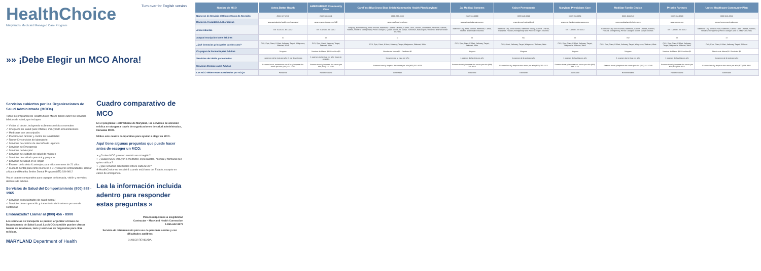HealthChoice
Maryland's Medicaid Managed Care Program
Turn over for English version
»» ¡Debe Elegir un MCO Ahora!
Servicios cubiertos por las Organizaciones de Salud Administrada (MCOs)
Todos los programas de HealthChoice MCOs deben cubrir los servicios básicos de salud, que incluyen:
✓ Visitas al doctor, incluyendo exámenes médicos normales
✓ Chequeos de Salud para Infantes, incluyendo inmunizaciones
✓ Medicinas con prescripción
✓ Planificación familiar y control de la natalidad
✓ Rayos-X y servicios de laboratorio
✓ Servicios de centros de atención de urgencia
✓ Servicios de Emergencia
✓ Servicios de Hospital
✓ Servicios de cuidado de salud de mujeres
✓ Servicios de cuidado prenatal y posparto
✓ Servicios de Salud en el Hogar
✓ Examen de la vista & anteojos para niños menores de 21 años
✓ Cuidado dental para niños menores a 21 y mujeres embarazadas. Llamar a Maryland Healthy Smiles Dental Program (855) 934-9812
Vea el cuadro comparativo para copagos de farmacia, visión y servicios dentales de adultos.
Servicios de Salud del Comportamiento (800) 888 - 1965
✓ Servicios especializados de salud mental
✓ Servicios de recuperación y tratamiento del trastorno por uso de sustancias
Embarazada? Llamar al (800) 456 - 8900
Los servicios de transporte se pueden organizar a través del Departamento de Salud Local. Los MCOs también pueden ofrecer tokens de autobuses, taxis y servicios de furgonetas para citas médicas.
MARYLAND Department of Health
Cuadro comparativo de MCO
En el programa HealthChoice de Maryland, los servicios de atención médica se otorgan a través de organizaciones de salud administradas, llamadas MCO.
Utilice este cuadro comparativo para ayudar a elegir su MCO.
Aquí tiene algunas preguntas que puede hacer antes de escoger un MCO:
➢ ¿Cuales MCO proveen servicio en mi región?
➢ ¿Cuales MCO incluyen a mi doctor, especialistas, hospital y farmacia que quiero utilizar?
➢ ¿Qué servicios adicionales ofrece cada MCO?
✻ HealthChoice no lo cubrirá cuando está fuera del Estado, excepto en casos de emergencia.
Lea la información incluida adentro para responder estas preguntas »
Para Inscripciones & Elegibilidad
Contractar – Maryland Health Connection
1-855-642-8572
Servicio de retransmisión para uso de personas sordas y con dificultades auditivas
01/01/22 REVISADA
| Nombre de MCO | Aetna Better Health | AMERIGROUP Community Care | CareFirst BlueCross Blue Shield Community Health Plan Maryland | Jai Medical Systems | Kaiser Permanente | Maryland Physicians Care | MedStar Family Choice | Priority Partners | United Healthcare Community Plan |
| --- | --- | --- | --- | --- | --- | --- | --- | --- | --- |
| Números de Servicio al Cliente Horas de Atención | (866) 827-2710 | (800) 600-4441 | (800) 730-8530 | (888) 524-1999 | (855) 249-5019 | (800) 953-8854 | (888) 404-3549 | (800) 654-9728 | (800) 318-8821 |
| Doctores, Hospitales, Laboratorios | www.aetnabetterhealth.com/maryland | www.myamerigroup.com/MD | www.carefirstchpmd.com | www.jaimedicalsystems.com | www.kp.org/medicaid/md | www.marylandphysicianscare.com | www.medstarfamilychoice.com | www.ppmco.org | www.uhccommunityplan.com |
| Áreas Abiertas | EN TODO EL ESTADO | EN TODO EL ESTADO | Allegany, Baltimore City, Anne Arundel, Baltimore, Calvert, Caroline, Carroll, Cecil, Charles, Dorchester, Frederick, Garrett, Harford, Howard, Montgomery, Prince George's, Queen Anne's, St. Mary's, Somerset, Washington, Wicomico and Worcester counties | Baltimore City, Anne Arundel, Baltimore, Carroll, Harford and Howard counties | Baltimore City, Anne Arundel, Baltimore county, Calvert, Charles, Frederick, Howard, Montgomery and Prince George's counties | EN TODO EL ESTADO | Baltimore City, Anne Arundel, Baltimore, Calvert, Charles, Harford, Howard, Montgomery, Prince George's and St. Mary's counties | EN TODO EL ESTADO | Baltimore City, Anne Arundel, Baltimore, Carroll, Cecil, Charles, Harford, Howard, Montgomery, Prince George's and St. Mary's counties |
| Acepta inscripción fuera del área | SÍ | SÍ | SÍ | SÍ | NO | SÍ | NO | SÍ | SÍ |
| ¿Qué farmacias principales puedes usar? | CVS, Epic, Giant, K-Mart, Safeway, Target, Walgreens, Walmart, Weis | CVS, Epic, Giant, Safeway, Target, Walmart, Weis | CVS, Epic, Giant, K-Mart, Safeway, Target, Walgreens, Walmart, Weis | CVS, Epic, Giant, K-Mart, Safeway, Target, Walmart, Weis | CVS, Giant, Safeway, Target, Walgreens, Walmart, Weis | CVS, Epic, Giant, K-Mart, Safeway, Target, Walgreens, Walmart, Weis | CVS, Epic, Giant, K-Mart, Safeway, Target, Walgreens, Walmart, Weis | CVS, Epic, Giant, K-Mart, Safeway, Target, Walgreens, Walmart, Weis | CVS, Epic, Giant, K-Mart, Safeway, Target, Walmart |
| Co-pagos de Farmacia para Adultos | Ninguno | Nombre de Marca $3 / Genérico $0 | Nombre de Marca $3 / Genérico $0 | Ninguno | Ninguno | Ninguno | Ninguno | Nombre de Marca $3 / Genérico $1 | Nombre de Marca $3 / Genérico $1 |
| Servicios de Visión para Adultos | 1 examen de la vista por año; 1 par de anteojos | 1 examen de la vista por año; 1 par de anteojos | 1 examen de la vista por año | 1 examen de la vista por año | 1 examen de la vista por año | 1 examen de la vista por año | 1 examen de la vista por año | 1 examen de la vista por año | 1 examen de la vista por año |
| Servicios Dentales para Adultos | Examen bucal, tratamiento con flúor y limpieza dos veces por año (866) 827-2710 | Examen bucal y limpieza dos veces por año (800) 723-5590 | Examen bucal y limpieza dos veces por año (800) 341-8478 | Examen bucal y limpieza dos veces por año (888) 249-8414 | Examen bucal y limpieza dos veces por año (855) 290-6276 | Examen bucal y limpieza dos veces por año (800) 685-1150 | Examen bucal y limpieza dos veces por año (855) 241-4249 | Examen bucal y limpieza dos veces por año (800) 698-9671 | Examen bucal y limpieza dos veces por año (800) 318-8821 |
| Los MCO deben estar acreditados por NCQA | Pendiente | Recomendable | Autorizado | Excelente | Excelente | Autorizado | Recomendable | Recomendable | Autorizado |